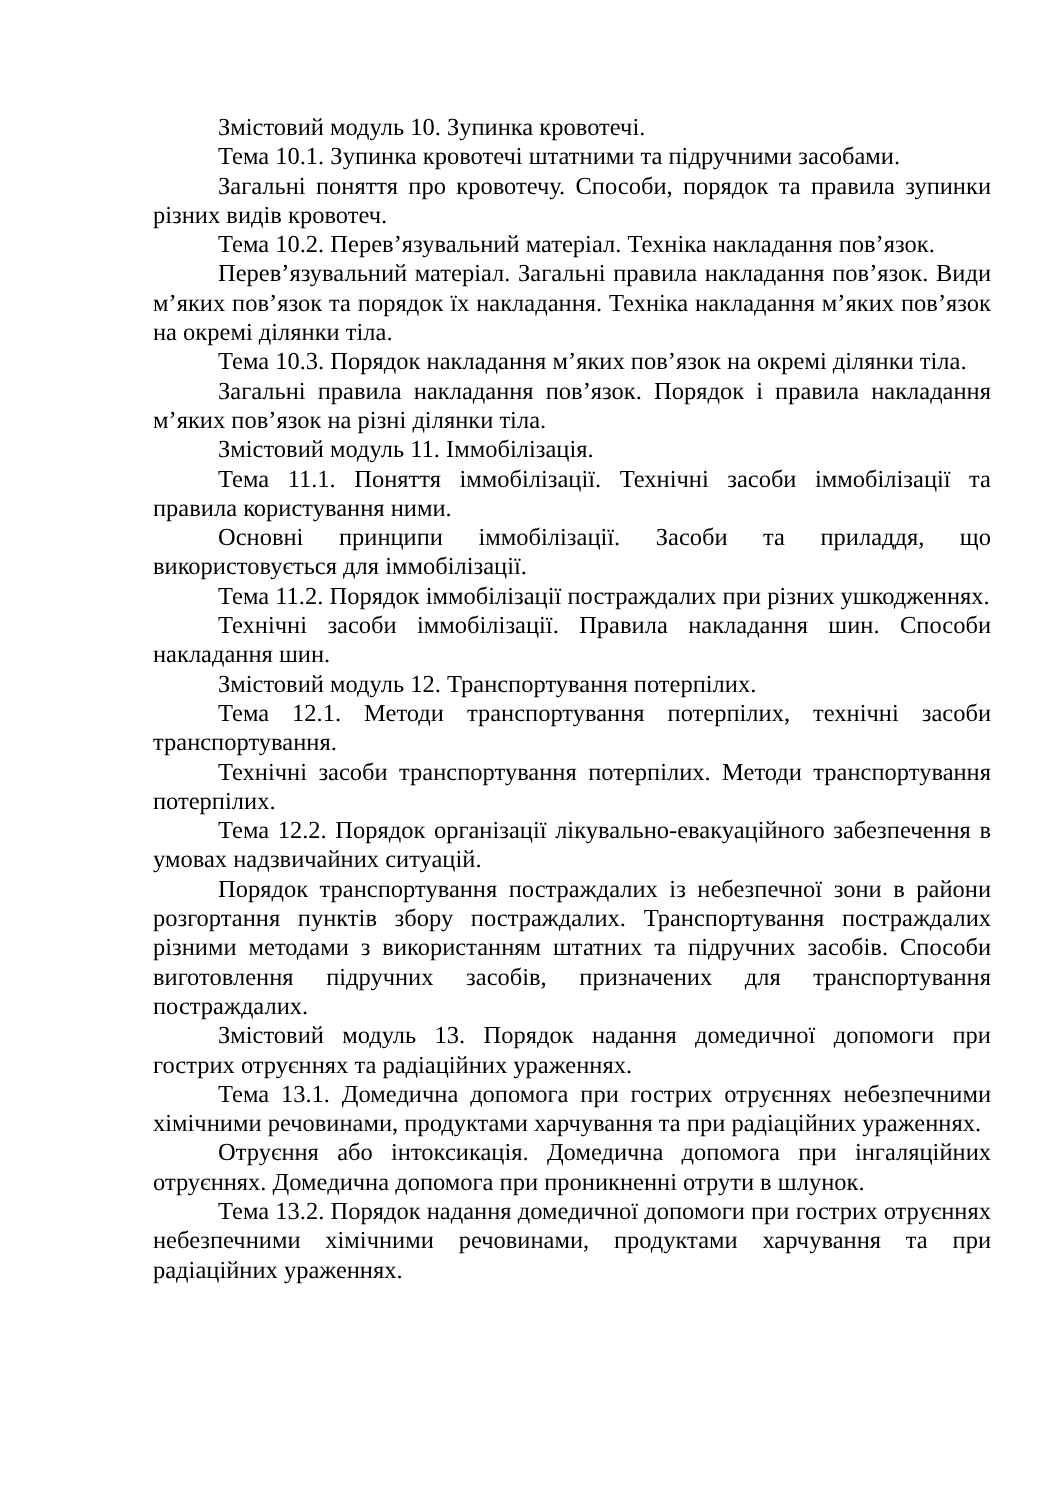Змістовий модуль 10. Зупинка кровотечі.
Тема 10.1. Зупинка кровотечі штатними та підручними засобами.
Загальні поняття про кровотечу. Способи, порядок та правила зупинки різних видів кровотеч.
Тема 10.2. Перев’язувальний матеріал. Техніка накладання пов’язок.
Перев’язувальний матеріал. Загальні правила накладання пов’язок. Види м’яких пов’язок та порядок їх накладання. Техніка накладання м’яких пов’язок на окремі ділянки тіла.
Тема 10.3. Порядок накладання м’яких пов’язок на окремі ділянки тіла.
Загальні правила накладання пов’язок. Порядок і правила накладання м’яких пов’язок на різні ділянки тіла.
Змістовий модуль 11. Іммобілізація.
Тема 11.1. Поняття іммобілізації. Технічні засоби іммобілізації та правила користування ними.
Основні принципи іммобілізації. Засоби та приладдя, що використовується для іммобілізації.
Тема 11.2. Порядок іммобілізації постраждалих при різних ушкодженнях.
Технічні засоби іммобілізації. Правила накладання шин. Способи накладання шин.
Змістовий модуль 12. Транспортування потерпілих.
Тема 12.1. Методи транспортування потерпілих, технічні засоби транспортування.
Технічні засоби транспортування потерпілих. Методи транспортування потерпілих.
Тема 12.2. Порядок організації лікувально-евакуаційного забезпечення в умовах надзвичайних ситуацій.
Порядок транспортування постраждалих із небезпечної зони в райони розгортання пунктів збору постраждалих. Транспортування постраждалих різними методами з використанням штатних та підручних засобів. Способи виготовлення підручних засобів, призначених для транспортування постраждалих.
Змістовий модуль 13. Порядок надання домедичної допомоги при гострих отруєннях та радіаційних ураженнях.
Тема 13.1. Домедична допомога при гострих отруєннях небезпечними хімічними речовинами, продуктами харчування та при радіаційних ураженнях.
Отруєння або інтоксикація. Домедична допомога при інгаляційних отруєннях. Домедична допомога при проникненні отрути в шлунок.
Тема 13.2. Порядок надання домедичної допомоги при гострих отруєннях небезпечними хімічними речовинами, продуктами харчування та при радіаційних ураженнях.